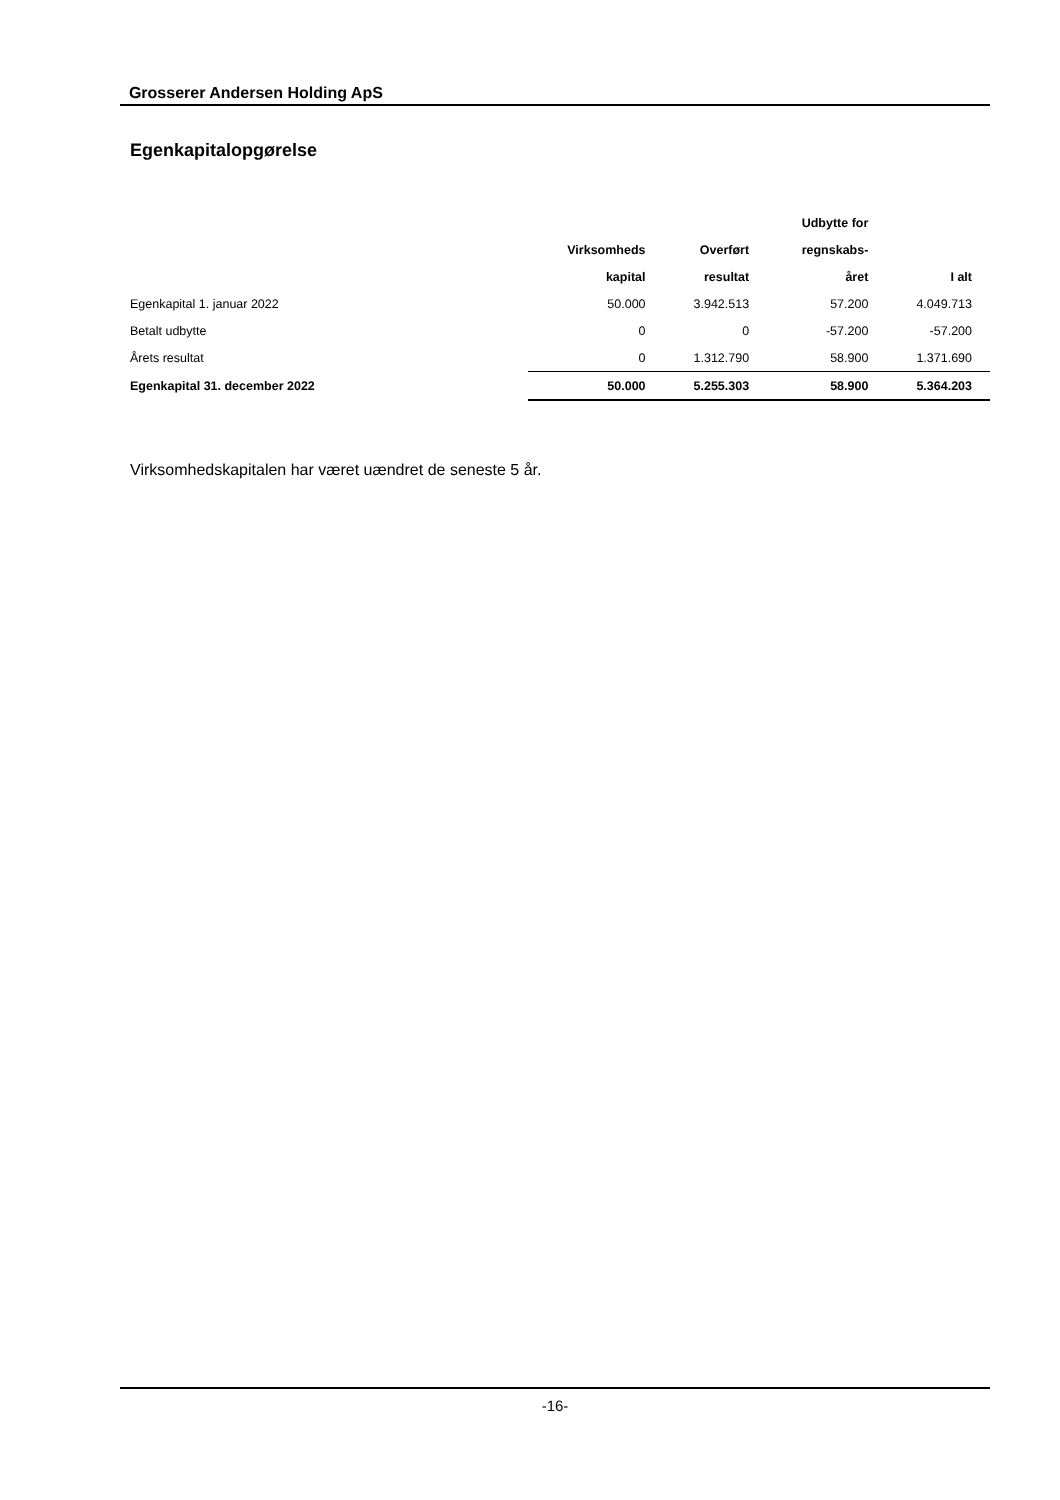Grosserer Andersen Holding ApS
Egenkapitalopgørelse
| | | | Udbytte for | |
| --- | --- | --- | --- | --- |
| | Virksomheds | Overført | regnskabs- | |
| | kapital | resultat | året | I alt |
| Egenkapital 1. januar 2022 | 50.000 | 3.942.513 | 57.200 | 4.049.713 |
| Betalt udbytte | 0 | 0 | -57.200 | -57.200 |
| Årets resultat | 0 | 1.312.790 | 58.900 | 1.371.690 |
| Egenkapital 31. december 2022 | 50.000 | 5.255.303 | 58.900 | 5.364.203 |
Virksomhedskapitalen har været uændret de seneste 5 år.
-16-